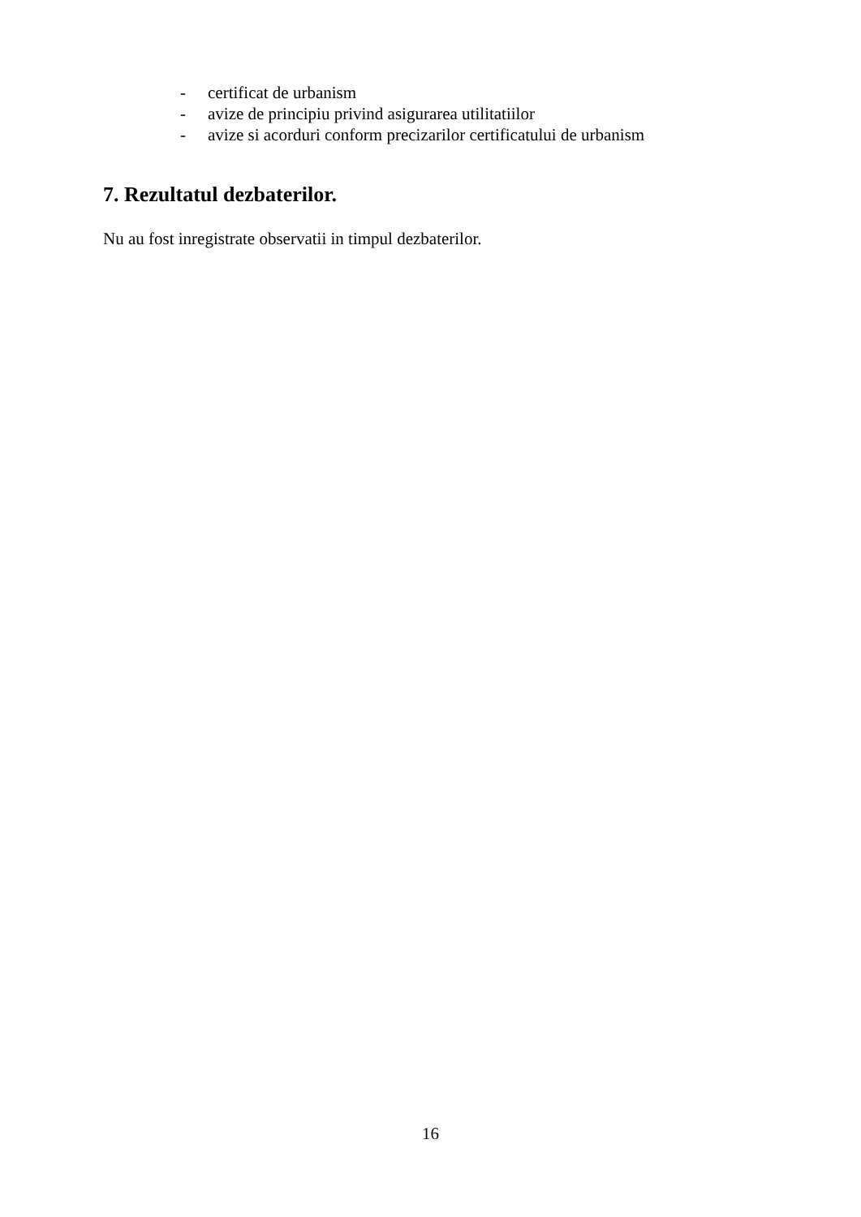- certificat de urbanism
- avize de principiu privind asigurarea utilitatiilor
- avize si acorduri conform precizarilor certificatului de urbanism
7. Rezultatul dezbaterilor.
Nu au fost inregistrate observatii in timpul dezbaterilor.
16